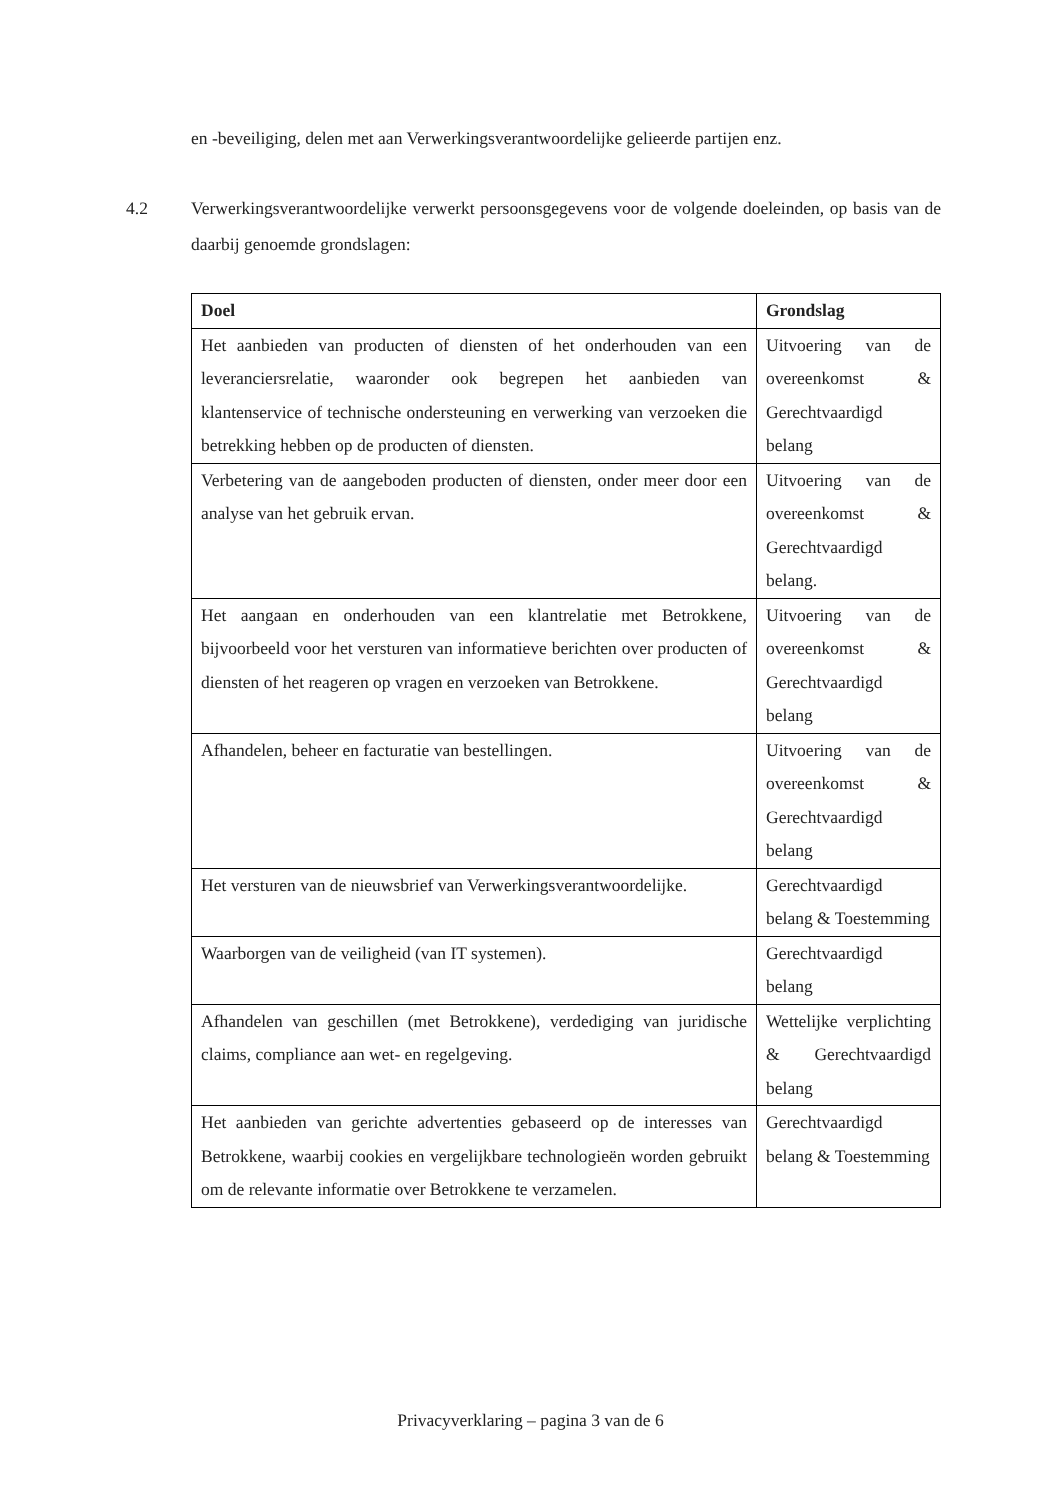en -beveiliging, delen met aan Verwerkingsverantwoordelijke gelieerde partijen enz.
4.2 Verwerkingsverantwoordelijke verwerkt persoonsgegevens voor de volgende doeleinden, op basis van de daarbij genoemde grondslagen:
| Doel | Grondslag |
| --- | --- |
| Het aanbieden van producten of diensten of het onderhouden van een leveranciersrelatie, waaronder ook begrepen het aanbieden van klantenservice of technische ondersteuning en verwerking van verzoeken die betrekking hebben op de producten of diensten. | Uitvoering van de overeenkomst & Gerechtvaardigd belang |
| Verbetering van de aangeboden producten of diensten, onder meer door een analyse van het gebruik ervan. | Uitvoering van de overeenkomst & Gerechtvaardigd belang. |
| Het aangaan en onderhouden van een klantrelatie met Betrokkene, bijvoorbeeld voor het versturen van informatieve berichten over producten of diensten of het reageren op vragen en verzoeken van Betrokkene. | Uitvoering van de overeenkomst & Gerechtvaardigd belang |
| Afhandelen, beheer en facturatie van bestellingen. | Uitvoering van de overeenkomst & Gerechtvaardigd belang |
| Het versturen van de nieuwsbrief van Verwerkingsverantwoordelijke. | Gerechtvaardigd belang & Toestemming |
| Waarborgen van de veiligheid (van IT systemen). | Gerechtvaardigd belang |
| Afhandelen van geschillen (met Betrokkene), verdediging van juridische claims, compliance aan wet- en regelgeving. | Wettelijke verplichting & Gerechtvaardigd belang |
| Het aanbieden van gerichte advertenties gebaseerd op de interesses van Betrokkene, waarbij cookies en vergelijkbare technologieën worden gebruikt om de relevante informatie over Betrokkene te verzamelen. | Gerechtvaardigd belang & Toestemming |
Privacyverklaring – pagina 3 van de 6